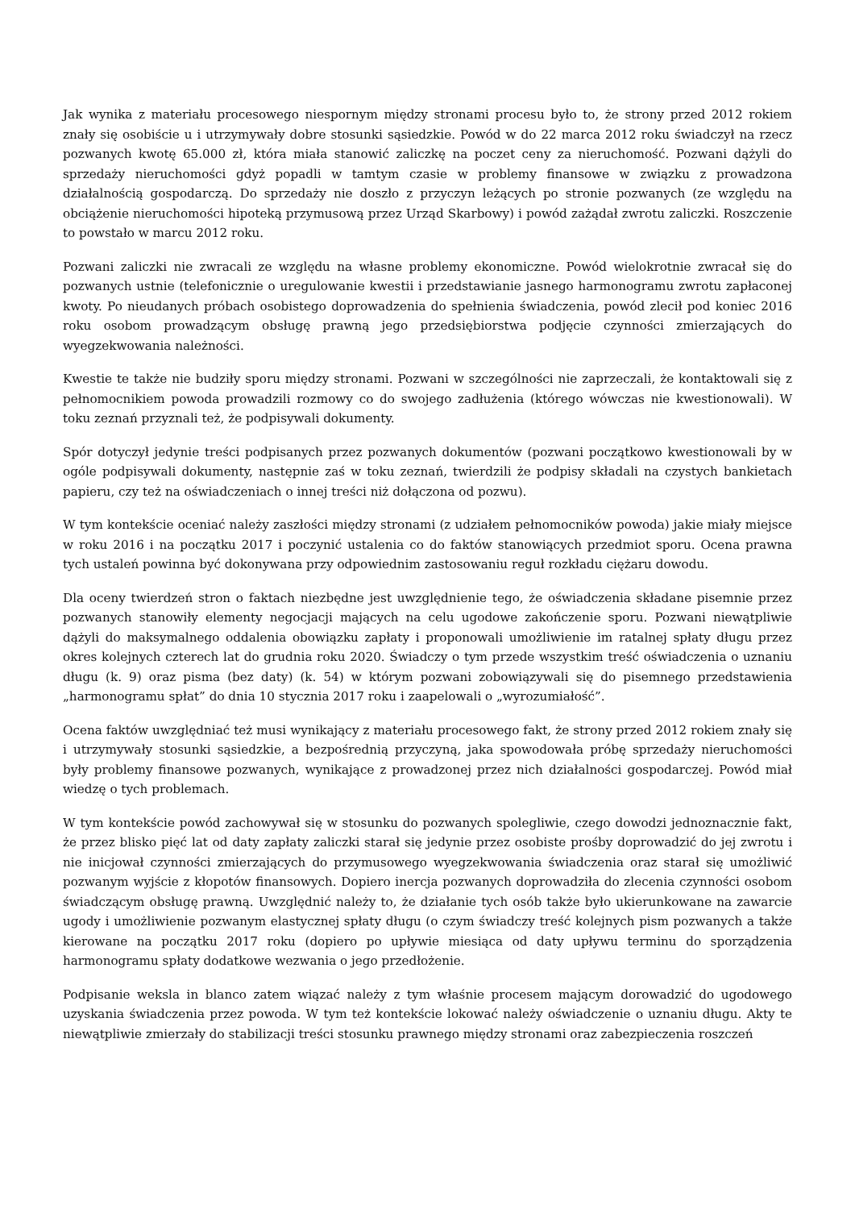Jak wynika z materiału procesowego niespornym między stronami procesu było to, że strony przed 2012 rokiem znały się osobiście u i utrzymywały dobre stosunki sąsiedzkie. Powód w do 22 marca 2012 roku świadczył na rzecz pozwanych kwotę 65.000 zł, która miała stanowić zaliczkę na poczet ceny za nieruchomość. Pozwani dążyli do sprzedaży nieruchomości gdyż popadli w tamtym czasie w problemy finansowe w związku z prowadzona działalnością gospodarczą. Do sprzedaży nie doszło z przyczyn leżących po stronie pozwanych (ze względu na obciążenie nieruchomości hipoteką przymusową przez Urząd Skarbowy) i powód zażądał zwrotu zaliczki. Roszczenie to powstało w marcu 2012 roku.
Pozwani zaliczki nie zwracali ze względu na własne problemy ekonomiczne. Powód wielokrotnie zwracał się do pozwanych ustnie (telefonicznie o uregulowanie kwestii i przedstawianie jasnego harmonogramu zwrotu zapłaconej kwoty. Po nieudanych próbach osobistego doprowadzenia do spełnienia świadczenia, powód zlecił pod koniec 2016 roku osobom prowadzącym obsługę prawną jego przedsiębiorstwa podjęcie czynności zmierzających do wyegzekwowania należności.
Kwestie te także nie budziły sporu między stronami. Pozwani w szczególności nie zaprzeczali, że kontaktowali się z pełnomocnikiem powoda prowadzili rozmowy co do swojego zadłużenia (którego wówczas nie kwestionowali). W toku zeznań przyznali też, że podpisywali dokumenty.
Spór dotyczył jedynie treści podpisanych przez pozwanych dokumentów (pozwani początkowo kwestionowali by w ogóle podpisywali dokumenty, następnie zaś w toku zeznań, twierdzili że podpisy składali na czystych bankietach papieru, czy też na oświadczeniach o innej treści niż dołączona od pozwu).
W tym kontekście oceniać należy zaszłości między stronami (z udziałem pełnomocników powoda) jakie miały miejsce w roku 2016 i na początku 2017 i poczynić ustalenia co do faktów stanowiących przedmiot sporu. Ocena prawna tych ustaleń powinna być dokonywana przy odpowiednim zastosowaniu reguł rozkładu ciężaru dowodu.
Dla oceny twierdzeń stron o faktach niezbędne jest uwzględnienie tego, że oświadczenia składane pisemnie przez pozwanych stanowiły elementy negocjacji mających na celu ugodowe zakończenie sporu. Pozwani niewątpliwie dążyli do maksymalnego oddalenia obowiązku zapłaty i proponowali umożliwienie im ratalnej spłaty długu przez okres kolejnych czterech lat do grudnia roku 2020. Świadczy o tym przede wszystkim treść oświadczenia o uznaniu długu (k. 9) oraz pisma (bez daty) (k. 54) w którym pozwani zobowiązywali się do pisemnego przedstawienia „harmonogramu spłat” do dnia 10 stycznia 2017 roku i zaapelowali o „wyrozumiałość”.
Ocena faktów uwzględniać też musi wynikający z materiału procesowego fakt, że strony przed 2012 rokiem znały się i utrzymywały stosunki sąsiedzkie, a bezpośrednią przyczyną, jaka spowodowała próbę sprzedaży nieruchomości były problemy finansowe pozwanych, wynikające z prowadzonej przez nich działalności gospodarczej. Powód miał wiedzę o tych problemach.
W tym kontekście powód zachowywał się w stosunku do pozwanych spolegliwie, czego dowodzi jednoznacznie fakt, że przez blisko pięć lat od daty zapłaty zaliczki starał się jedynie przez osobiste prośby doprowadzić do jej zwrotu i nie inicjował czynności zmierzających do przymusowego wyegzekwowania świadczenia oraz starał się umożliwić pozwanym wyjście z kłopotów finansowych. Dopiero inercja pozwanych doprowadziła do zlecenia czynności osobom świadczącym obsługę prawną. Uwzględnić należy to, że działanie tych osób także było ukierunkowane na zawarcie ugody i umożliwienie pozwanym elastycznej spłaty długu (o czym świadczy treść kolejnych pism pozwanych a także kierowane na początku 2017 roku (dopiero po upływie miesiąca od daty upływu terminu do sporządzenia harmonogramu spłaty dodatkowe wezwania o jego przedłożenie.
Podpisanie weksla in blanco zatem wiązać należy z tym właśnie procesem mającym dorowadzić do ugodowego uzyskania świadczenia przez powoda. W tym też kontekście lokować należy oświadczenie o uznaniu długu. Akty te niewątpliwie zmierzały do stabilizacji treści stosunku prawnego między stronami oraz zabezpieczenia roszczeń